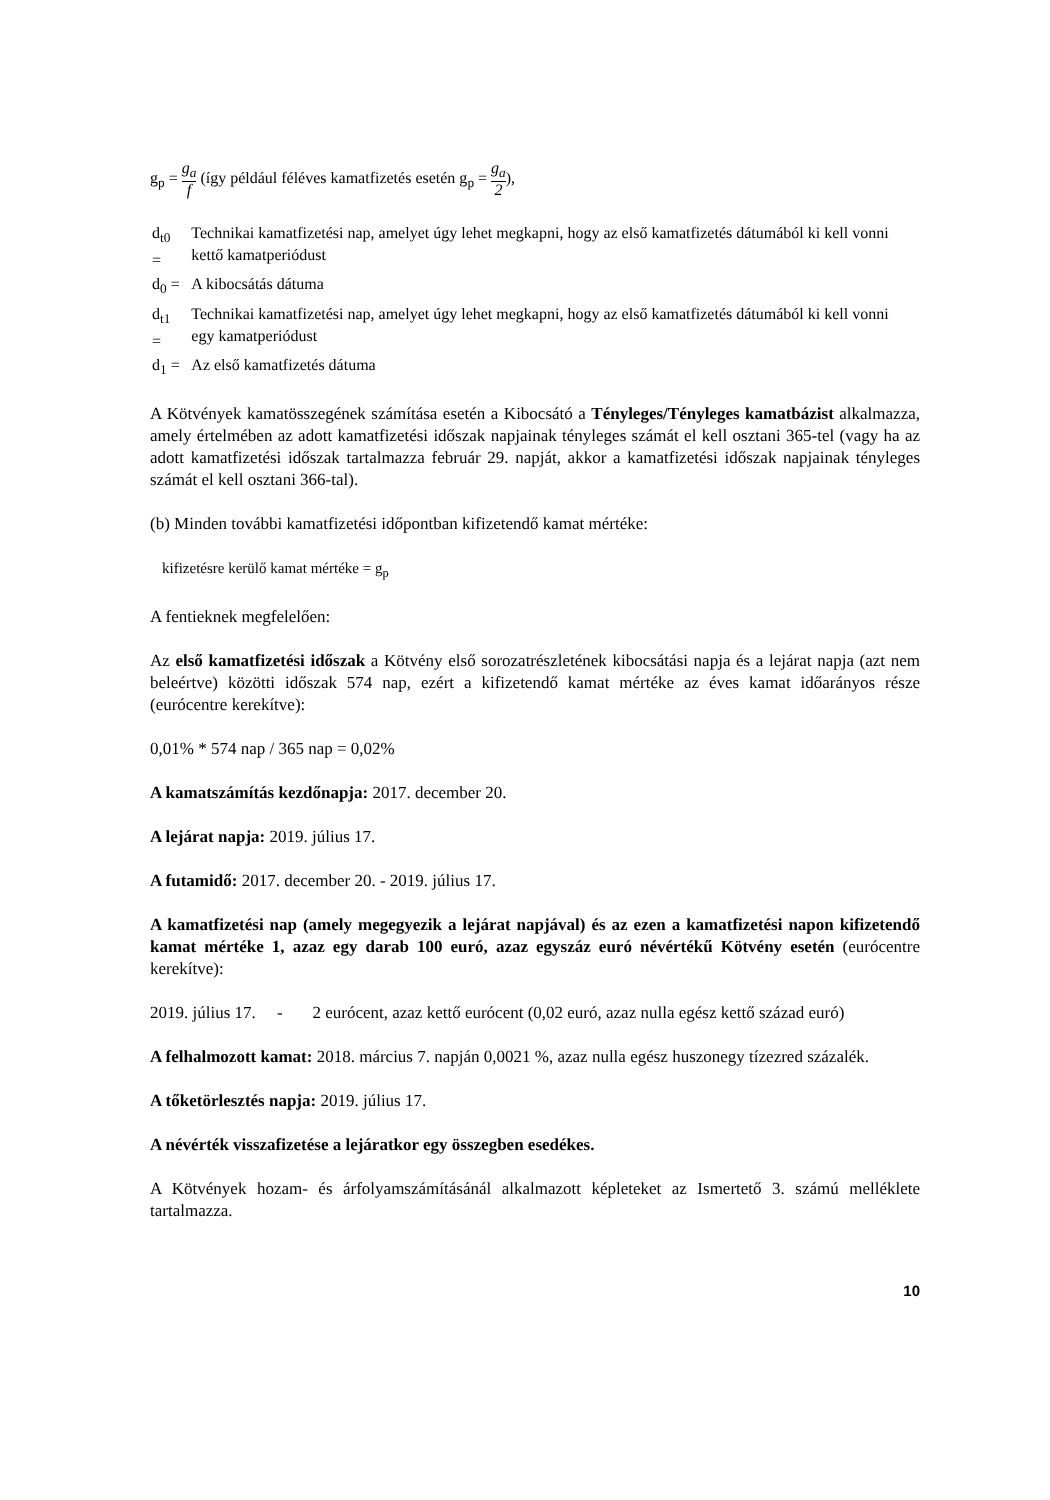g<sub>p</sub> = g<sub>a</sub> f (így például féléves kamatfizetés esetén g<sub>p</sub> = g<sub>a</sub> 2),
| d<sub>t0</sub> = | Technikai kamatfizetési nap, amelyet úgy lehet megkapni, hogy az első kamatfizetés dátumából ki kell vonni kettő kamatperiódust |
| d<sub>0</sub> = | A kibocsátás dátuma |
| d<sub>t1</sub> = | Technikai kamatfizetési nap, amelyet úgy lehet megkapni, hogy az első kamatfizetés dátumából ki kell vonni egy kamatperiódust |
| d<sub>1</sub> = | Az első kamatfizetés dátuma |
A Kötvények kamatösszegének számítása esetén a Kibocsátó a Tényleges/Tényleges kamatbázist alkalmazza, amely értelmében az adott kamatfizetési időszak napjainak tényleges számát el kell osztani 365-tel (vagy ha az adott kamatfizetési időszak tartalmazza február 29. napját, akkor a kamatfizetési időszak napjainak tényleges számát el kell osztani 366-tal).
(b) Minden további kamatfizetési időpontban kifizetendő kamat mértéke:
kifizetésre kerülő kamat mértéke = g<sub>p</sub>
A fentieknek megfelelően:
Az első kamatfizetési időszak a Kötvény első sorozatrészletének kibocsátási napja és a lejárat napja (azt nem beleértve) közötti időszak 574 nap, ezért a kifizetendő kamat mértéke az éves kamat időarányos része (eurócentre kerekítve):
0,01% * 574 nap / 365 nap = 0,02%
A kamatszámítás kezdőnapja: 2017. december 20.
A lejárat napja: 2019. július 17.
A futamidő: 2017. december 20. - 2019. július 17.
A kamatfizetési nap (amely megegyezik a lejárat napjával) és az ezen a kamatfizetési napon kifizetendő kamat mértéke 1, azaz egy darab 100 euró, azaz egyszáz euró névértékű Kötvény esetén (eurócentre kerekítve):
2019. július 17. - 2 eurócent, azaz kettő eurócent (0,02 euró, azaz nulla egész kettő század euró)
A felhalmozott kamat: 2018. március 7. napján 0,0021 %, azaz nulla egész huszonegy tízezred százalék.
A tőketörlesztés napja: 2019. július 17.
A névérték visszafizetése a lejáratkor egy összegben esedékes.
A Kötvények hozam- és árfolyamszámításánál alkalmazott képleteket az Ismertető 3. számú melléklete tartalmazza.
10